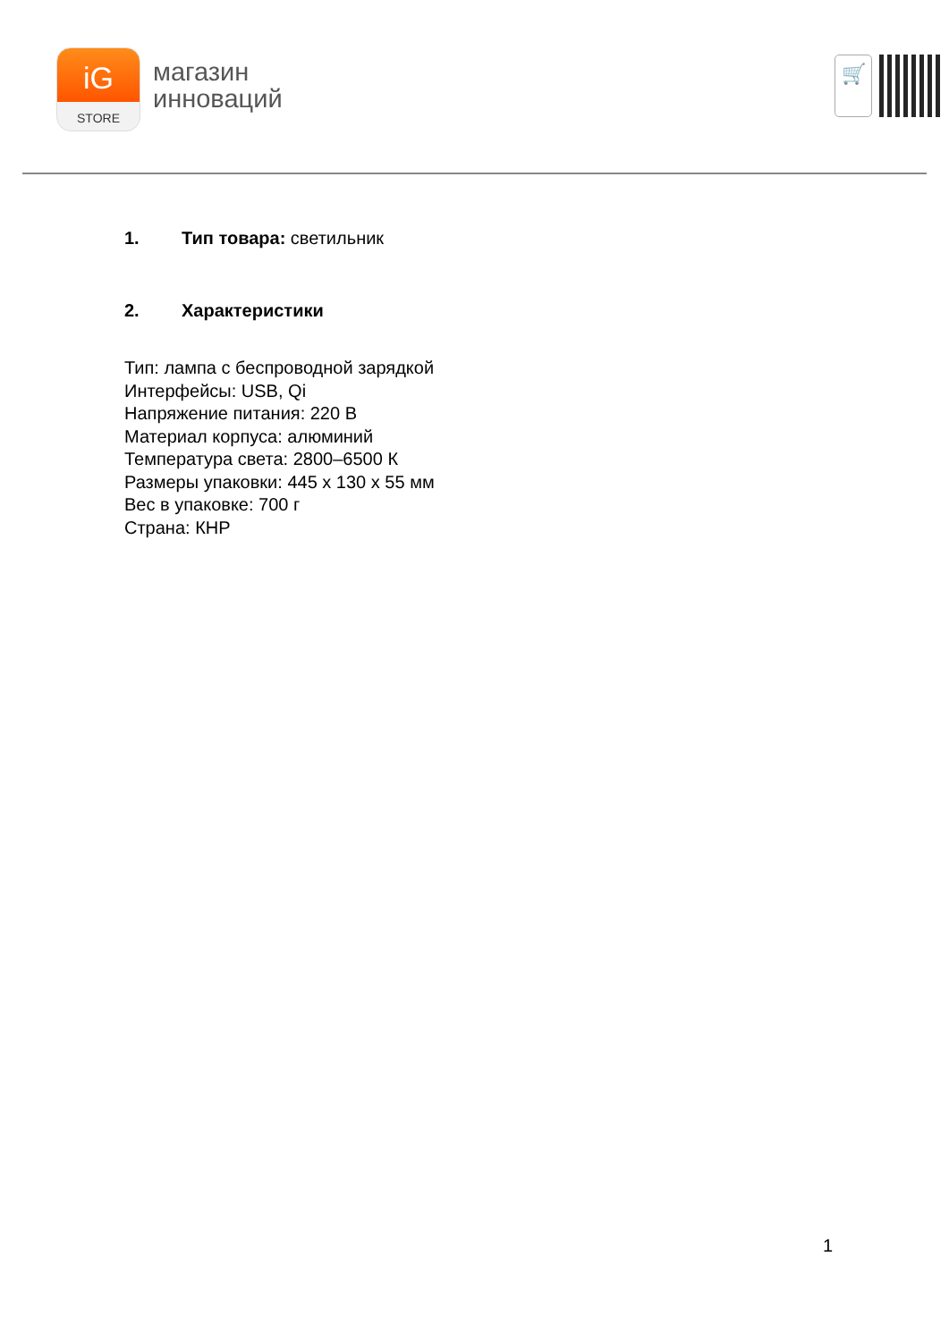iG
STORE
магазин
инноваций
🛒
1. Тип товара: светильник
2. Характеристики
Тип: лампа с беспроводной зарядкой
Интерфейсы: USB, Qi
Напряжение питания: 220 В
Материал корпуса: алюминий
Температура света: 2800–6500 К
Размеры упаковки: 445 x 130 x 55 мм
Вес в упаковке: 700 г
Страна: КНР
1